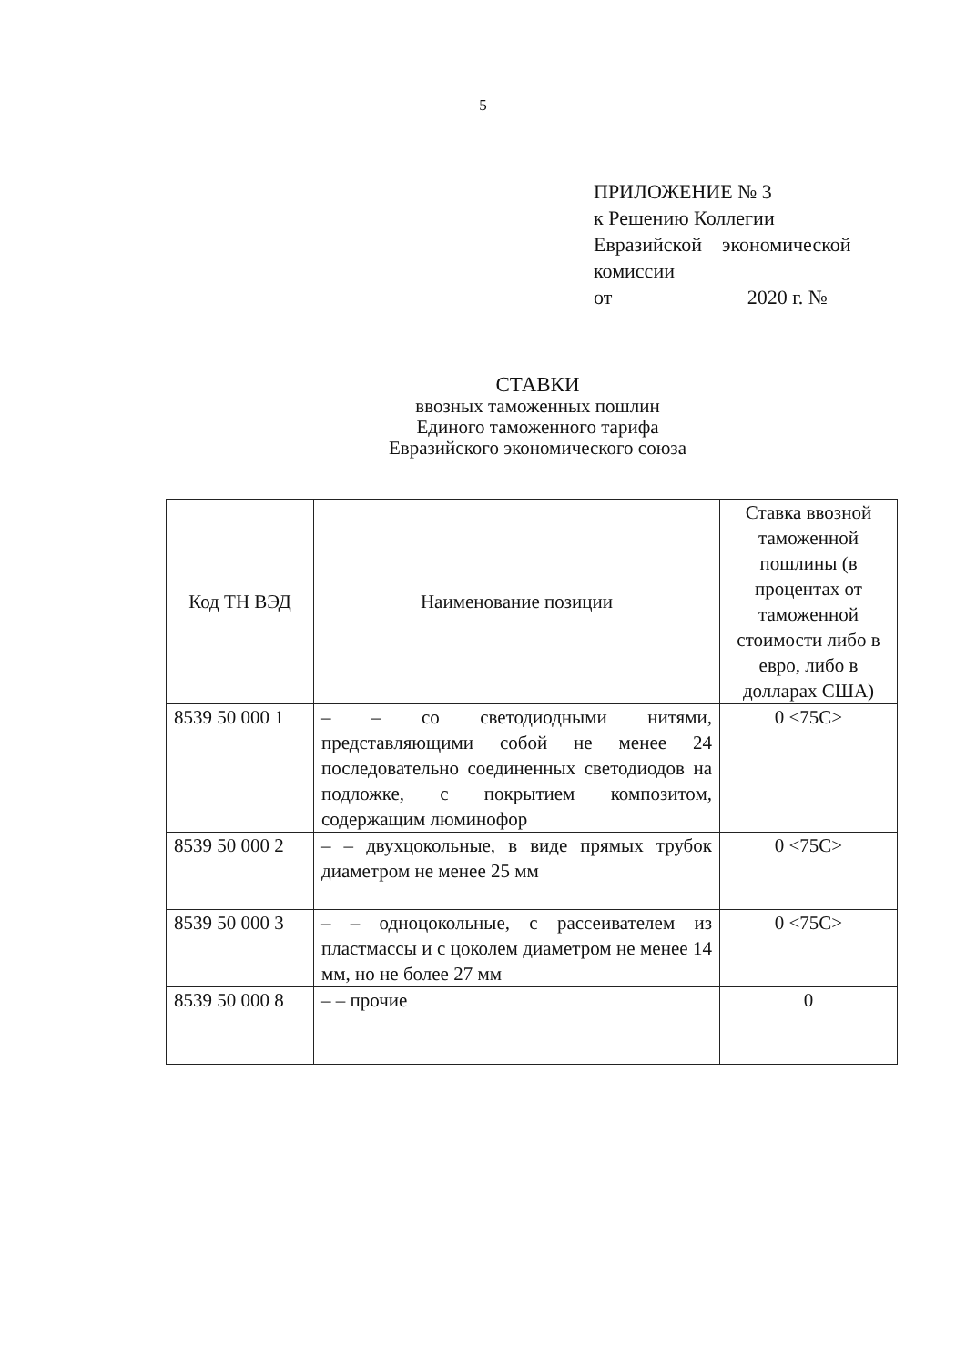5
ПРИЛОЖЕНИЕ № 3
к Решению Коллегии
Евразийской экономической
комиссии
от 2020 г. №
СТАВКИ
ввозных таможенных пошлин
Единого таможенного тарифа
Евразийского экономического союза
| Код ТН ВЭД | Наименование позиции | Ставка ввозной таможенной пошлины (в процентах от таможенной стоимости либо в евро, либо в долларах США) |
| --- | --- | --- |
| 8539 50 000 1 | – – со светодиодными нитями, представляющими собой не менее 24 последовательно соединенных светодиодов на подложке, с покрытием композитом, содержащим люминофор | 0 <75С> |
| 8539 50 000 2 | – – двухцокольные, в виде прямых трубок диаметром не менее 25 мм | 0 <75С> |
| 8539 50 000 3 | – – одноцокольные, с рассеивателем из пластмассы и с цоколем диаметром не менее 14 мм, но не более 27 мм | 0 <75С> |
| 8539 50 000 8 | – – прочие | 0 |